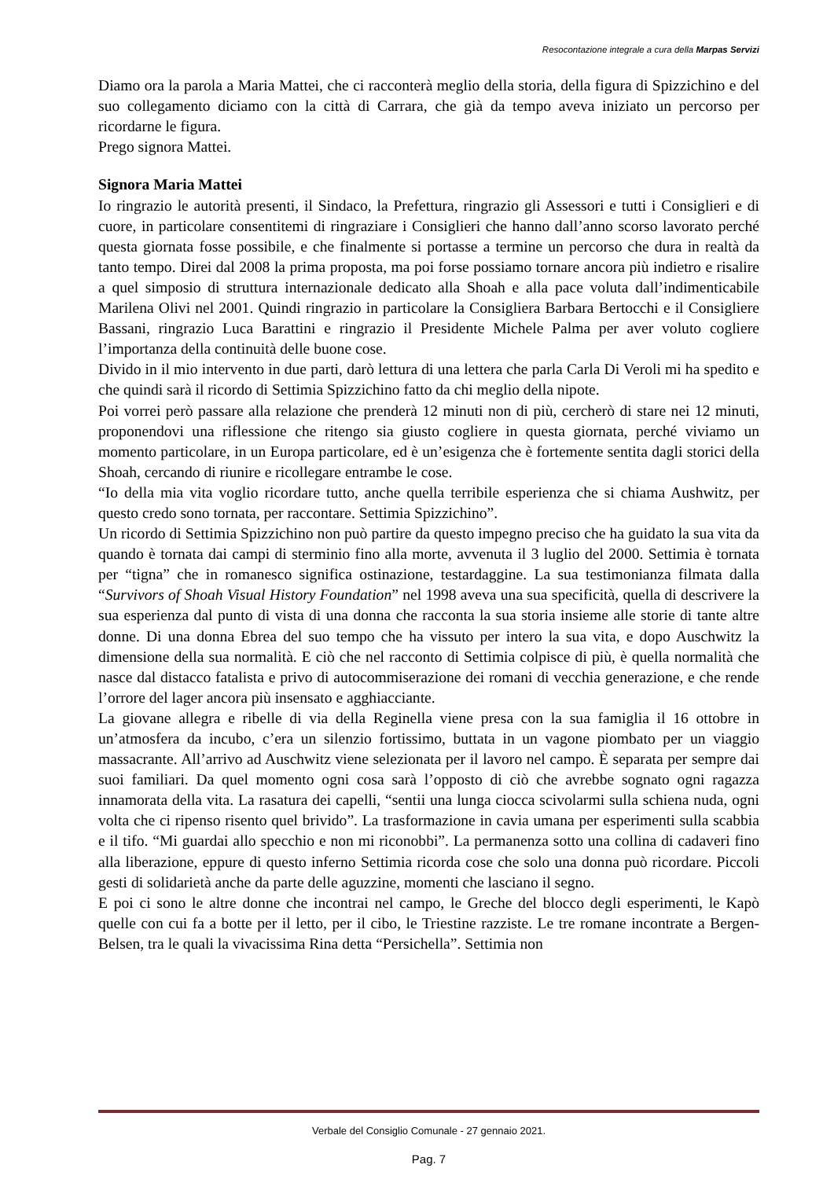Resocontazione integrale a cura della Marpas Servizi
Diamo ora la parola a Maria Mattei, che ci racconterà meglio della storia, della figura di Spizzichino e del suo collegamento diciamo con la città di Carrara, che già da tempo aveva iniziato un percorso per ricordarne le figura.
Prego signora Mattei.
Signora Maria Mattei
Io ringrazio le autorità presenti, il Sindaco, la Prefettura, ringrazio gli Assessori e tutti i Consiglieri e di cuore, in particolare consentitemi di ringraziare i Consiglieri che hanno dall’anno scorso lavorato perché questa giornata fosse possibile, e che finalmente si portasse a termine un percorso che dura in realtà da tanto tempo. Direi dal 2008 la prima proposta, ma poi forse possiamo tornare ancora più indietro e risalire a quel simposio di struttura internazionale dedicato alla Shoah e alla pace voluta dall’indimenticabile Marilena Olivi nel 2001. Quindi ringrazio in particolare la Consigliera Barbara Bertocchi e il Consigliere Bassani, ringrazio Luca Barattini e ringrazio il Presidente Michele Palma per aver voluto cogliere l’importanza della continuità delle buone cose.
Divido in il mio intervento in due parti, darò lettura di una lettera che parla Carla Di Veroli mi ha spedito e che quindi sarà il ricordo di Settimia Spizzichino fatto da chi meglio della nipote.
Poi vorrei però passare alla relazione che prenderà 12 minuti non di più, cercherò di stare nei 12 minuti, proponendovi una riflessione che ritengo sia giusto cogliere in questa giornata, perché viviamo un momento particolare, in un Europa particolare, ed è un’esigenza che è fortemente sentita dagli storici della Shoah, cercando di riunire e ricollegare entrambe le cose.
“Io della mia vita voglio ricordare tutto, anche quella terribile esperienza che si chiama Aushwitz, per questo credo sono tornata, per raccontare. Settimia Spizzichino”.
Un ricordo di Settimia Spizzichino non può partire da questo impegno preciso che ha guidato la sua vita da quando è tornata dai campi di sterminio fino alla morte, avvenuta il 3 luglio del 2000. Settimia è tornata per “tigna” che in romanesco significa ostinazione, testardaggine. La sua testimonianza filmata dalla “Survivors of Shoah Visual History Foundation” nel 1998 aveva una sua specificità, quella di descrivere la sua esperienza dal punto di vista di una donna che racconta la sua storia insieme alle storie di tante altre donne. Di una donna Ebrea del suo tempo che ha vissuto per intero la sua vita, e dopo Auschwitz la dimensione della sua normalità. E ciò che nel racconto di Settimia colpisce di più, è quella normalità che nasce dal distacco fatalista e privo di autocommiserazione dei romani di vecchia generazione, e che rende l’orrore del lager ancora più insensato e agghiacciante.
La giovane allegra e ribelle di via della Reginella viene presa con la sua famiglia il 16 ottobre in un’atmosfera da incubo, c’era un silenzio fortissimo, buttata in un vagone piombato per un viaggio massacrante. All’arrivo ad Auschwitz viene selezionata per il lavoro nel campo. È separata per sempre dai suoi familiari. Da quel momento ogni cosa sarà l’opposto di ciò che avrebbe sognato ogni ragazza innamorata della vita. La rasatura dei capelli, “sentii una lunga ciocca scivolarmi sulla schiena nuda, ogni volta che ci ripenso risento quel brivido”. La trasformazione in cavia umana per esperimenti sulla scabbia e il tifo. “Mi guardai allo specchio e non mi riconobbi”. La permanenza sotto una collina di cadaveri fino alla liberazione, eppure di questo inferno Settimia ricorda cose che solo una donna può ricordare. Piccoli gesti di solidarietà anche da parte delle aguzzine, momenti che lasciano il segno.
E poi ci sono le altre donne che incontrai nel campo, le Greche del blocco degli esperimenti, le Kapò quelle con cui fa a botte per il letto, per il cibo, le Triestine razziste. Le tre romane incontrate a Bergen-Belsen, tra le quali la vivacissima Rina detta “Persichella”. Settimia non
Verbale del Consiglio Comunale - 27 gennaio 2021.
Pag. 7